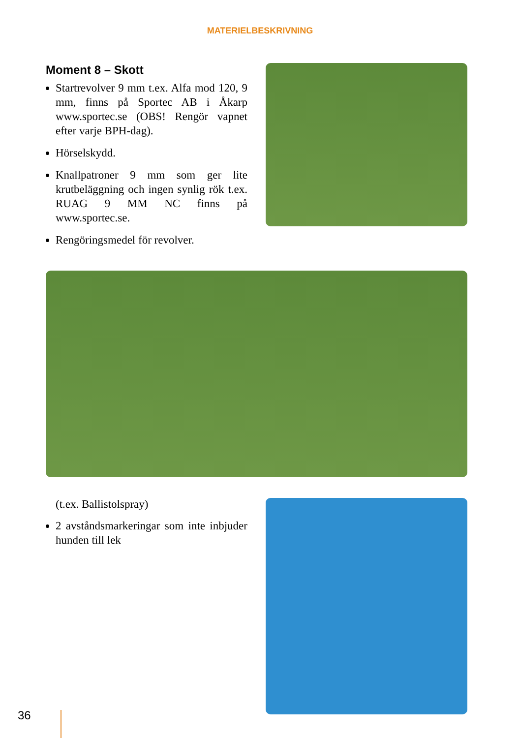MATERIELBESKRIVNING
Moment 8 – Skott
Startrevolver 9 mm t.ex. Alfa mod 120, 9 mm, finns på Sportec AB i Åkarp www.sportec.se (OBS! Rengör vapnet efter varje BPH-dag).
Hörselskydd.
Knallpatroner 9 mm som ger lite krutbeläggning och ingen synlig rök t.ex. RUAG 9 MM NC finns på www.sportec.se.
Rengöringsmedel för revolver.
(t.ex. Ballistolspray)
2 avståndsmarkeringar som inte inbjuder hunden till lek
36